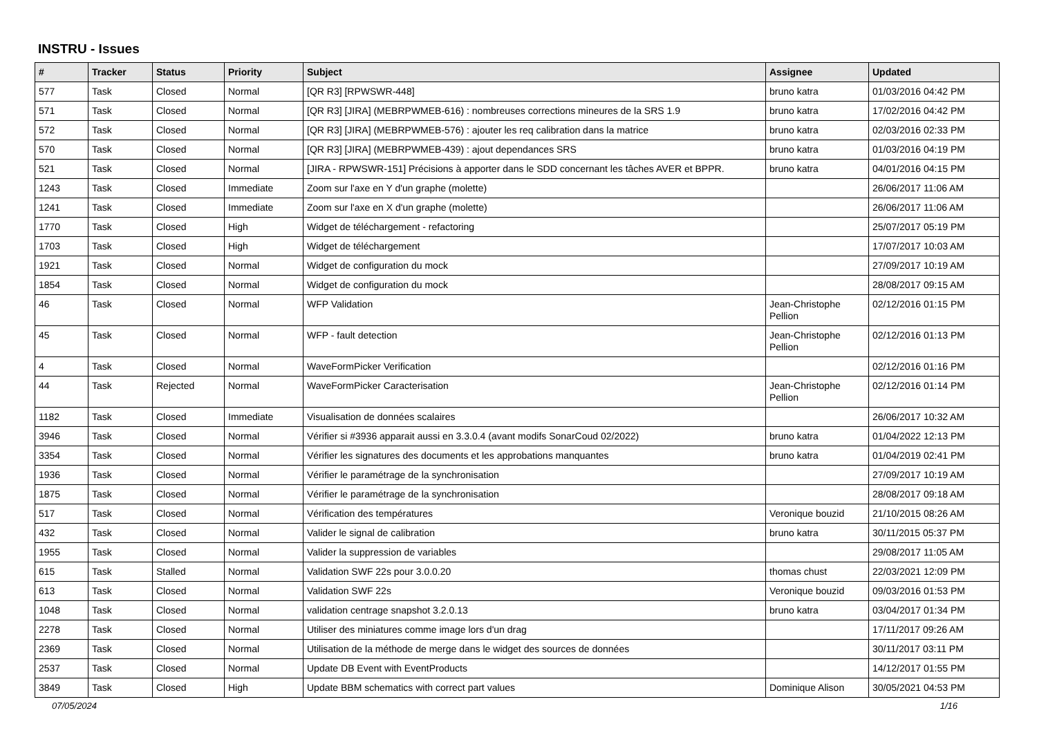INSTRU - Issues
| # | Tracker | Status | Priority | Subject | Assignee | Updated |
| --- | --- | --- | --- | --- | --- | --- |
| 577 | Task | Closed | Normal | [QR R3] [RPWSWR-448] | bruno katra | 01/03/2016 04:42 PM |
| 571 | Task | Closed | Normal | [QR R3] [JIRA] (MEBRPWMEB-616) : nombreuses corrections mineures de la SRS 1.9 | bruno katra | 17/02/2016 04:42 PM |
| 572 | Task | Closed | Normal | [QR R3] [JIRA] (MEBRPWMEB-576) : ajouter les req calibration dans la matrice | bruno katra | 02/03/2016 02:33 PM |
| 570 | Task | Closed | Normal | [QR R3] [JIRA] (MEBRPWMEB-439) : ajout dependances SRS | bruno katra | 01/03/2016 04:19 PM |
| 521 | Task | Closed | Normal | [JIRA - RPWSWR-151] Précisions à apporter dans le SDD concernant les tâches AVER et BPPR. | bruno katra | 04/01/2016 04:15 PM |
| 1243 | Task | Closed | Immediate | Zoom sur l'axe en Y d'un graphe (molette) | | 26/06/2017 11:06 AM |
| 1241 | Task | Closed | Immediate | Zoom sur l'axe en X d'un graphe (molette) | | 26/06/2017 11:06 AM |
| 1770 | Task | Closed | High | Widget de téléchargement - refactoring | | 25/07/2017 05:19 PM |
| 1703 | Task | Closed | High | Widget de téléchargement | | 17/07/2017 10:03 AM |
| 1921 | Task | Closed | Normal | Widget de configuration du mock | | 27/09/2017 10:19 AM |
| 1854 | Task | Closed | Normal | Widget de configuration du mock | | 28/08/2017 09:15 AM |
| 46 | Task | Closed | Normal | WFP Validation | Jean-Christophe Pellion | 02/12/2016 01:15 PM |
| 45 | Task | Closed | Normal | WFP - fault detection | Jean-Christophe Pellion | 02/12/2016 01:13 PM |
| 4 | Task | Closed | Normal | WaveFormPicker Verification | | 02/12/2016 01:16 PM |
| 44 | Task | Rejected | Normal | WaveFormPicker Caracterisation | Jean-Christophe Pellion | 02/12/2016 01:14 PM |
| 1182 | Task | Closed | Immediate | Visualisation de données scalaires | | 26/06/2017 10:32 AM |
| 3946 | Task | Closed | Normal | Vérifier si #3936 apparait aussi en 3.3.0.4 (avant modifs SonarCoud 02/2022) | bruno katra | 01/04/2022 12:13 PM |
| 3354 | Task | Closed | Normal | Vérifier les signatures des documents et les approbations manquantes | bruno katra | 01/04/2019 02:41 PM |
| 1936 | Task | Closed | Normal | Vérifier le paramétrage de la synchronisation | | 27/09/2017 10:19 AM |
| 1875 | Task | Closed | Normal | Vérifier le paramétrage de la synchronisation | | 28/08/2017 09:18 AM |
| 517 | Task | Closed | Normal | Vérification des températures | Veronique bouzid | 21/10/2015 08:26 AM |
| 432 | Task | Closed | Normal | Valider le signal de calibration | bruno katra | 30/11/2015 05:37 PM |
| 1955 | Task | Closed | Normal | Valider la suppression de variables | | 29/08/2017 11:05 AM |
| 615 | Task | Stalled | Normal | Validation SWF 22s pour 3.0.0.20 | thomas chust | 22/03/2021 12:09 PM |
| 613 | Task | Closed | Normal | Validation SWF 22s | Veronique bouzid | 09/03/2016 01:53 PM |
| 1048 | Task | Closed | Normal | validation centrage snapshot 3.2.0.13 | bruno katra | 03/04/2017 01:34 PM |
| 2278 | Task | Closed | Normal | Utiliser des miniatures comme image lors d'un drag | | 17/11/2017 09:26 AM |
| 2369 | Task | Closed | Normal | Utilisation de la méthode de merge dans le widget des sources de données | | 30/11/2017 03:11 PM |
| 2537 | Task | Closed | Normal | Update DB Event with EventProducts | | 14/12/2017 01:55 PM |
| 3849 | Task | Closed | High | Update BBM schematics with correct part values | Dominique Alison | 30/05/2021 04:53 PM |
07/05/2024 1/16